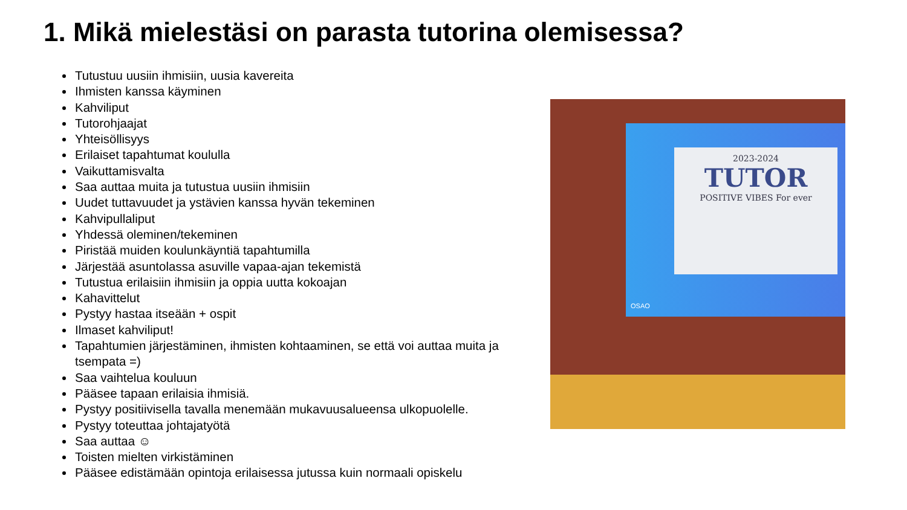1. Mikä mielestäsi on parasta tutorina olemisessa?
Tutustuu uusiin ihmisiin, uusia kavereita
Ihmisten kanssa käyminen
Kahviliput
Tutorohjaajat
Yhteisöllisyys
Erilaiset tapahtumat koululla
Vaikuttamisvalta
Saa auttaa muita ja tutustua uusiin ihmisiin
Uudet tuttavuudet ja ystävien kanssa hyvän tekeminen
Kahvipullaliput
Yhdessä oleminen/tekeminen
Piristää muiden koulunkäyntiä tapahtumilla
Järjestää asuntolassa asuville vapaa-ajan tekemistä
Tutustua erilaisiin ihmisiin ja oppia uutta kokoajan
Kahavittelut
Pystyy hastaa itseään + ospit
Ilmaset kahviliput!
Tapahtumien järjestäminen, ihmisten kohtaaminen, se että voi auttaa muita ja tsempata =)
Saa vaihtelua kouluun
Pääsee tapaan erilaisia ihmisiä.
Pystyy positiivisella tavalla menemään mukavuusalueensa ulkopuolelle.
Pystyy toteuttaa johtajatyötä
Saa auttaa ☺
Toisten mielten virkistäminen
Pääsee edistämään opintoja erilaisessa jutussa kuin normaali opiskelu
2023-2024
TUTOR
POSITIVE VIBES For ever
OSAO